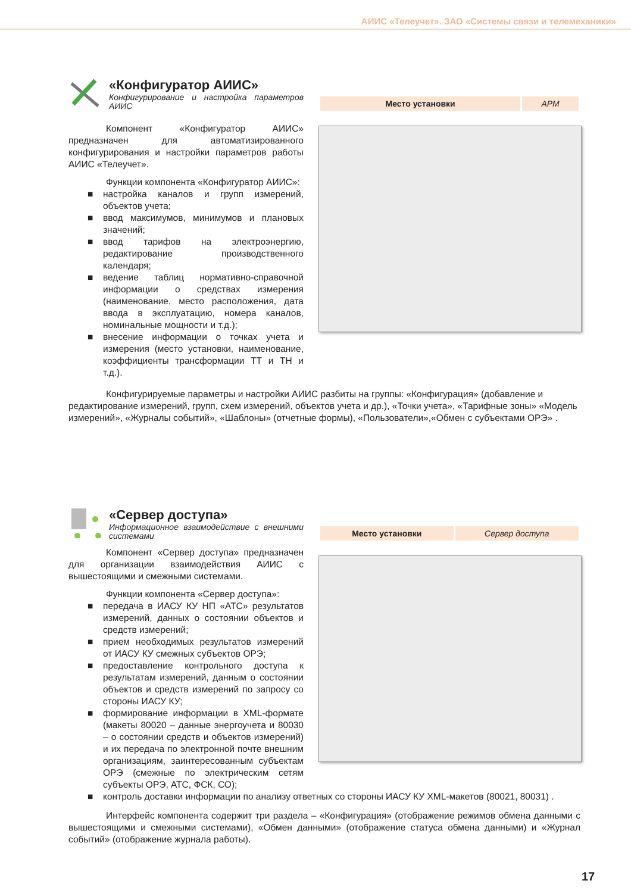АИИС «Телеучет». ЗАО «Системы связи и телемеханики»
«Конфигуратор АИИС»
Конфигурирование и настройка параметров АИИС
Компонент «Конфигуратор АИИС» предназначен для автоматизированного конфигурирования и настройки параметров работы АИИС «Телеучет».
Функции компонента «Конфигуратор АИИС»:
■ настройка каналов и групп измерений, объектов учета;
■ ввод максимумов, минимумов и плановых значений;
■ ввод тарифов на электроэнергию, редактирование производственного календаря;
■ ведение таблиц нормативно-справочной информации о средствах измерения (наименование, место расположения, дата ввода в эксплуатацию, номера каналов, номинальные мощности и т.д.);
■ внесение информации о точках учета и измерения (место установки, наименование, коэффициенты трансформации ТТ и ТН и т.д.).
| Место установки | АРМ |
Конфигурируемые параметры и настройки АИИС разбиты на группы: «Конфигурация» (добавление и редактирование измерений, групп, схем измерений, объектов учета и др.), «Точки учета», «Тарифные зоны» «Модель измерений», «Журналы событий», «Шаблоны» (отчетные формы), «Пользователи»,«Обмен с субъектами ОРЭ» .
«Сервер доступа»
Информационное взаимодействие с внешними системами
Компонент «Сервер доступа» предназначен для организации взаимодействия АИИС с вышестоящими и смежными системами.
Функции компонента «Сервер доступа»:
■ передача в ИАСУ КУ НП «АТС» результатов измерений, данных о состоянии объектов и средств измерений;
■ прием необходимых результатов измерений от ИАСУ КУ смежных субъектов ОРЭ;
■ предоставление контрольного доступа к результатам измерений, данным о состоянии объектов и средств измерений по запросу со стороны ИАСУ КУ;
■ формирование информации в XML-формате (макеты 80020 – данные энергоучета и 80030 – о состоянии средств и объектов измерений) и их передача по электронной почте внешним организациям, заинтересованным субъектам ОРЭ (смежные по электрическим сетям субъекты ОРЭ, АТС, ФСК, СО);
| Место установки | Сервер доступа |
■ контроль доставки информации по анализу ответных со стороны ИАСУ КУ XML-макетов (80021, 80031) .
Интерфейс компонента содержит три раздела – «Конфигурация» (отображение режимов обмена данными с вышестоящими и смежными системами), «Обмен данными» (отображение статуса обмена данными) и «Журнал событий» (отображение журнала работы).
17